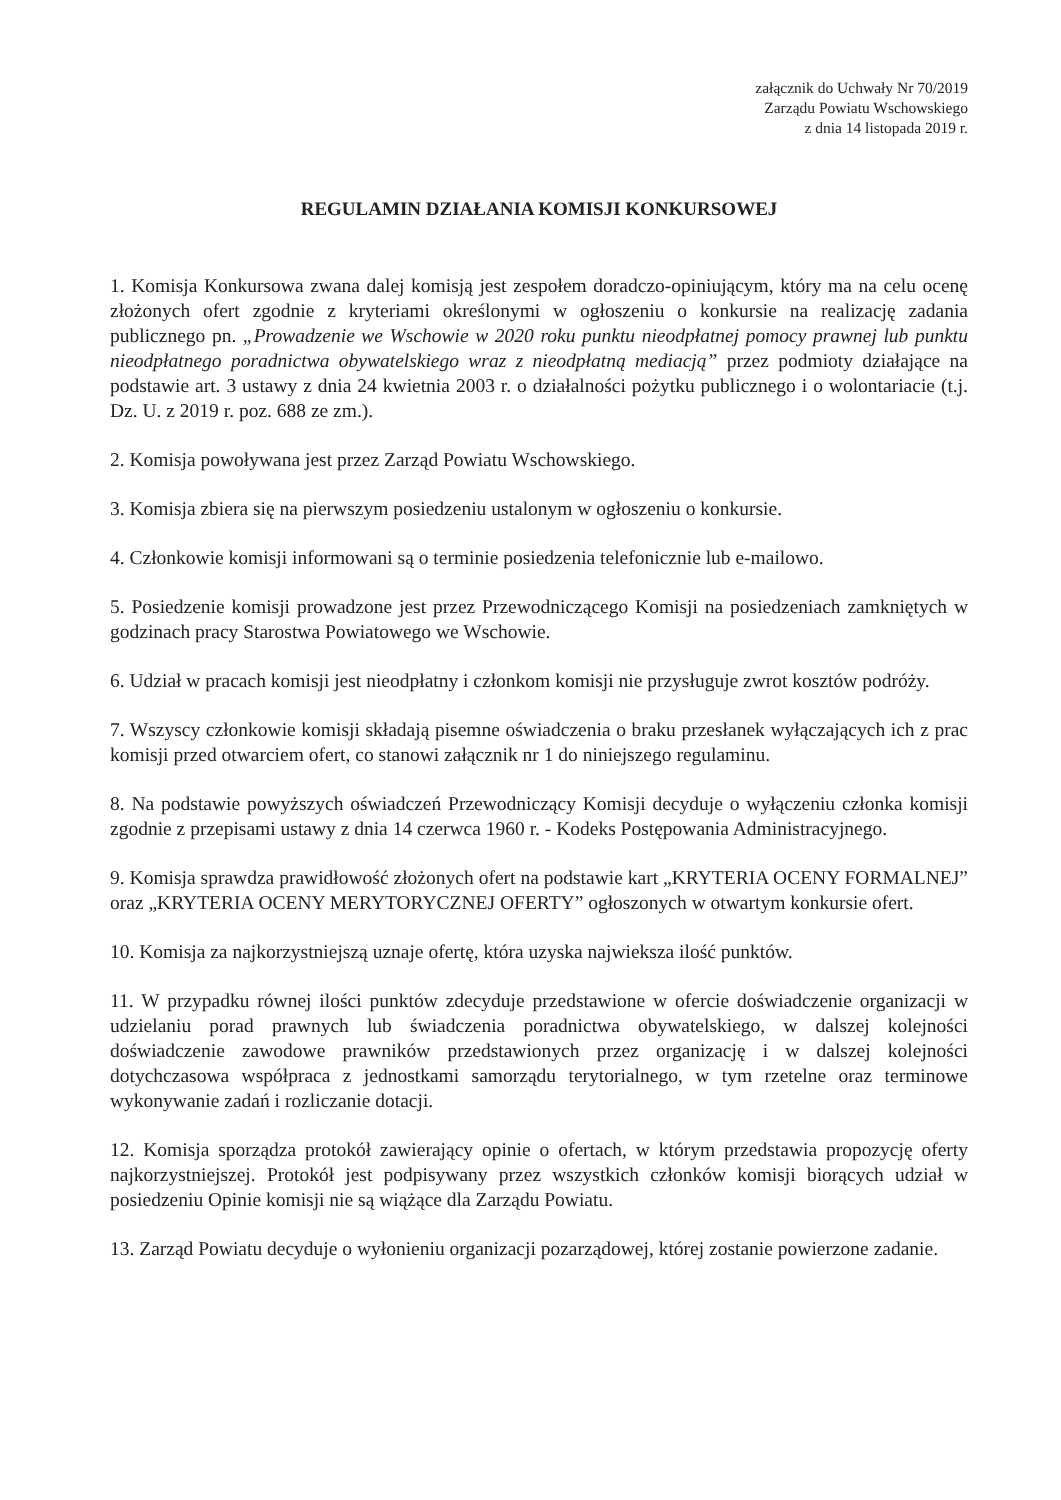załącznik do Uchwały Nr 70/2019
Zarządu Powiatu Wschowskiego
z dnia 14 listopada 2019 r.
REGULAMIN DZIAŁANIA KOMISJI KONKURSOWEJ
1. Komisja Konkursowa zwana dalej komisją jest zespołem doradczo-opiniującym, który ma na celu ocenę złożonych ofert zgodnie z kryteriami określonymi w ogłoszeniu o konkursie na realizację zadania publicznego pn. „Prowadzenie we Wschowie w 2020 roku punktu nieodpłatnej pomocy prawnej lub punktu nieodpłatnego poradnictwa obywatelskiego wraz z nieodpłatną mediacją” przez podmioty działające na podstawie art. 3 ustawy z dnia 24 kwietnia 2003 r. o działalności pożytku publicznego i o wolontariacie (t.j. Dz. U. z 2019 r. poz. 688 ze zm.).
2. Komisja powoływana jest przez Zarząd Powiatu Wschowskiego.
3. Komisja zbiera się na pierwszym posiedzeniu ustalonym w ogłoszeniu o konkursie.
4. Członkowie komisji informowani są o terminie posiedzenia telefonicznie lub e-mailowo.
5. Posiedzenie komisji prowadzone jest przez Przewodniczącego Komisji na posiedzeniach zamkniętych w godzinach pracy Starostwa Powiatowego we Wschowie.
6. Udział w pracach komisji jest nieodpłatny i członkom komisji nie przysługuje zwrot kosztów podróży.
7. Wszyscy członkowie komisji składają pisemne oświadczenia o braku przesłanek wyłączających ich z prac komisji przed otwarciem ofert, co stanowi załącznik nr 1 do niniejszego regulaminu.
8. Na podstawie powyższych oświadczeń Przewodniczący Komisji decyduje o wyłączeniu członka komisji zgodnie z przepisami ustawy z dnia 14 czerwca 1960 r. - Kodeks Postępowania Administracyjnego.
9. Komisja sprawdza prawidłowość złożonych ofert na podstawie kart „KRYTERIA OCENY FORMALNEJ” oraz „KRYTERIA OCENY MERYTORYCZNEJ OFERTY” ogłoszonych w otwartym konkursie ofert.
10. Komisja za najkorzystniejszą uznaje ofertę, która uzyska najwieksza ilość punktów.
11. W przypadku równej ilości punktów zdecyduje przedstawione w ofercie doświadczenie organizacji w udzielaniu porad prawnych lub świadczenia poradnictwa obywatelskiego, w dalszej kolejności doświadczenie zawodowe prawników przedstawionych przez organizację i w dalszej kolejności dotychczasowa współpraca z jednostkami samorządu terytorialnego, w tym rzetelne oraz terminowe wykonywanie zadań i rozliczanie dotacji.
12. Komisja sporządza protokół zawierający opinie o ofertach, w którym przedstawia propozycję oferty najkorzystniejszej. Protokół jest podpisywany przez wszystkich członków komisji biorących udział w posiedzeniu Opinie komisji nie są wiążące dla Zarządu Powiatu.
13. Zarząd Powiatu decyduje o wyłonieniu organizacji pozarządowej, której zostanie powierzone zadanie.